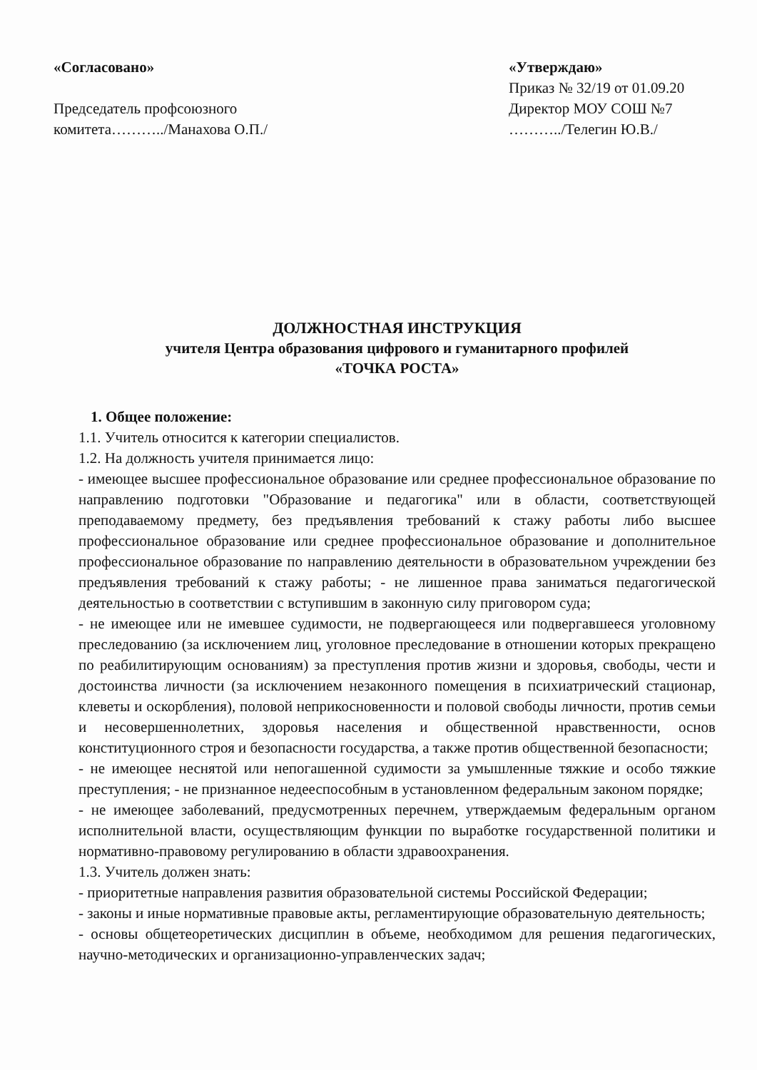«Согласовано»
Председатель профсоюзного
комитета………../Манахова О.П./
«Утверждаю»
Приказ № 32/19 от 01.09.20
Директор МОУ СОШ №7
………../Телегин Ю.В./
ДОЛЖНОСТНАЯ ИНСТРУКЦИЯ
учителя Центра образования цифрового и гуманитарного профилей
«ТОЧКА РОСТА»
1. Общее положение:
1.1. Учитель относится к категории специалистов.
1.2. На должность учителя принимается лицо:
- имеющее высшее профессиональное образование или среднее профессиональное образование по направлению подготовки "Образование и педагогика" или в области, соответствующей преподаваемому предмету, без предъявления требований к стажу работы либо высшее профессиональное образование или среднее профессиональное образование и дополнительное профессиональное образование по направлению деятельности в образовательном учреждении без предъявления требований к стажу работы; - не лишенное права заниматься педагогической деятельностью в соответствии с вступившим в законную силу приговором суда;
- не имеющее или не имевшее судимости, не подвергающееся или подвергавшееся уголовному преследованию (за исключением лиц, уголовное преследование в отношении которых прекращено по реабилитирующим основаниям) за преступления против жизни и здоровья, свободы, чести и достоинства личности (за исключением незаконного помещения в психиатрический стационар, клеветы и оскорбления), половой неприкосновенности и половой свободы личности, против семьи и несовершеннолетних, здоровья населения и общественной нравственности, основ конституционного строя и безопасности государства, а также против общественной безопасности;
- не имеющее неснятой или непогашенной судимости за умышленные тяжкие и особо тяжкие преступления; - не признанное недееспособным в установленном федеральным законом порядке;
- не имеющее заболеваний, предусмотренных перечнем, утверждаемым федеральным органом исполнительной власти, осуществляющим функции по выработке государственной политики и нормативно-правовому регулированию в области здравоохранения.
1.3. Учитель должен знать:
- приоритетные направления развития образовательной системы Российской Федерации;
- законы и иные нормативные правовые акты, регламентирующие образовательную деятельность;
- основы общетеоретических дисциплин в объеме, необходимом для решения педагогических, научно-методических и организационно-управленческих задач;